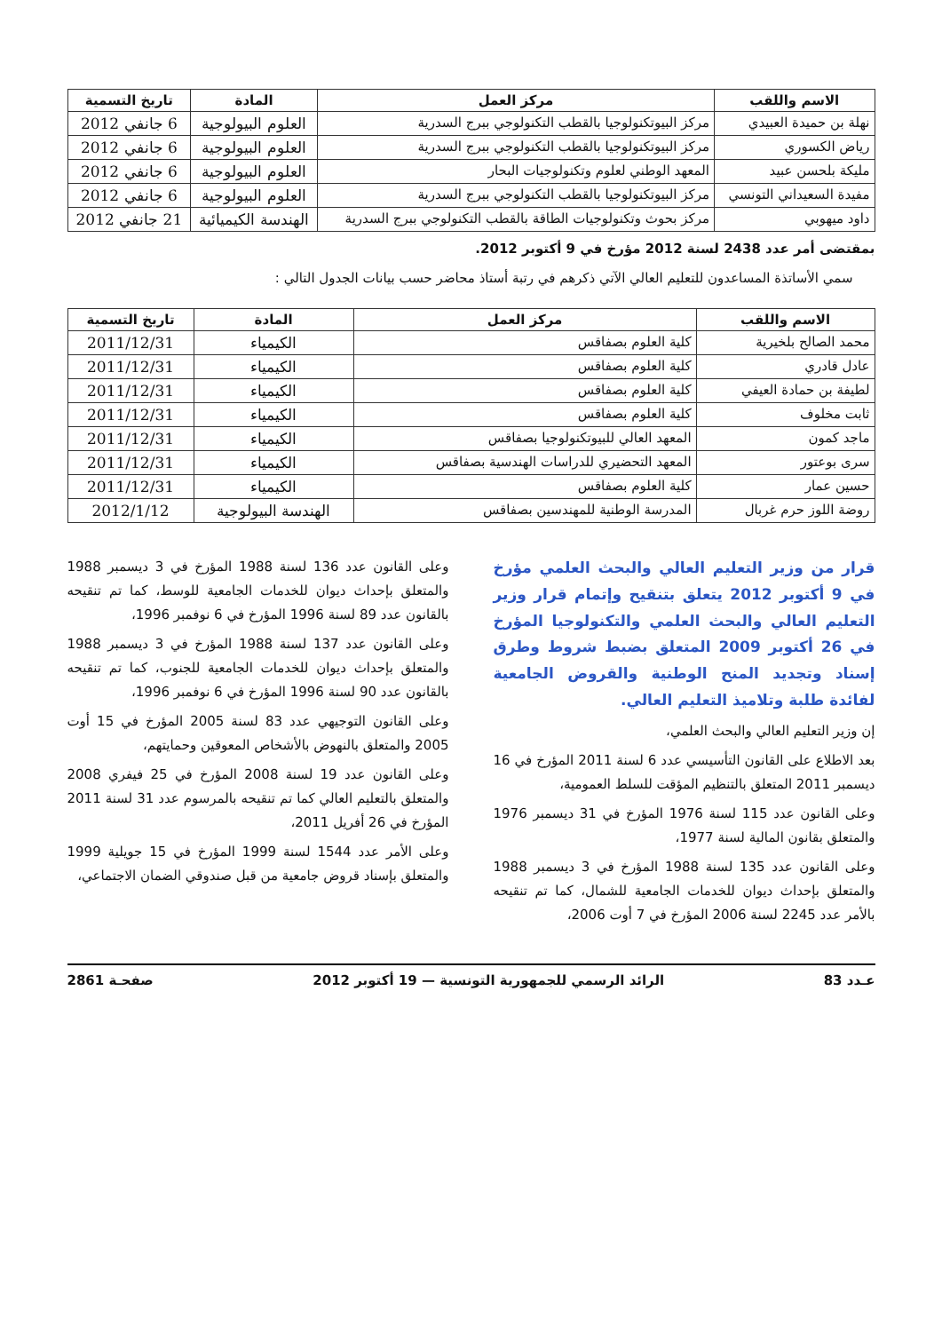| الاسم واللقب | مركز العمل | المادة | تاريخ التسمية |
| --- | --- | --- | --- |
| نهلة بن حميدة العبيدي | مركز البيوتكنولوجيا بالقطب التكنولوجي ببرج السدرية | العلوم البيولوجية | 6 جانفي 2012 |
| رياض الكسوري | مركز البيوتكنولوجيا بالقطب التكنولوجي ببرج السدرية | العلوم البيولوجية | 6 جانفي 2012 |
| مليكة بلحسن عبيد | المعهد الوطني لعلوم وتكنولوجيات البحار | العلوم البيولوجية | 6 جانفي 2012 |
| مفيدة السعيداني التونسي | مركز البيوتكنولوجيا بالقطب التكنولوجي ببرج السدرية | العلوم البيولوجية | 6 جانفي 2012 |
| داود ميهوبي | مركز بحوث وتكنولوجيات الطاقة بالقطب التكنولوجي ببرج السدرية | الهندسة الكيميائية | 21 جانفي 2012 |
بمقتضى أمر عدد 2438 لسنة 2012 مؤرخ في 9 أكتوبر 2012.
سمي الأساتذة المساعدون للتعليم العالي الآتي ذكرهم في رتبة أستاذ محاضر حسب بيانات الجدول التالي :
| الاسم واللقب | مركز العمل | المادة | تاريخ التسمية |
| --- | --- | --- | --- |
| محمد الصالح بلخيرية | كلية العلوم بصفاقس | الكيمياء | 2011/12/31 |
| عادل قادري | كلية العلوم بصفاقس | الكيمياء | 2011/12/31 |
| لطيفة بن حمادة العيفي | كلية العلوم بصفاقس | الكيمياء | 2011/12/31 |
| ثابت مخلوف | كلية العلوم بصفاقس | الكيمياء | 2011/12/31 |
| ماجد كمون | المعهد العالي للبيوتكنولوجيا بصفاقس | الكيمياء | 2011/12/31 |
| سرى بوعتور | المعهد التحضيري للدراسات الهندسية بصفاقس | الكيمياء | 2011/12/31 |
| حسين عمار | كلية العلوم بصفاقس | الكيمياء | 2011/12/31 |
| روضة اللوز حرم غربال | المدرسة الوطنية للمهندسين بصفاقس | الهندسة البيولوجية | 2012/1/12 |
قرار من وزير التعليم العالي والبحث العلمي مؤرخ في 9 أكتوبر 2012 يتعلق بتنقيح وإتمام قرار وزير التعليم العالي والبحث العلمي والتكنولوجيا المؤرخ في 26 أكتوبر 2009 المتعلق بضبط شروط وطرق إسناد وتجديد المنح الوطنية والقروض الجامعية لفائدة طلبة وتلاميذ التعليم العالي.
إن وزير التعليم العالي والبحث العلمي،
بعد الاطلاع على القانون التأسيسي عدد 6 لسنة 2011 المؤرخ في 16 ديسمبر 2011 المتعلق بالتنظيم المؤقت للسلط العمومية،
وعلى القانون عدد 115 لسنة 1976 المؤرخ في 31 ديسمبر 1976 والمتعلق بقانون المالية لسنة 1977،
وعلى القانون عدد 135 لسنة 1988 المؤرخ في 3 ديسمبر 1988 والمتعلق بإحداث ديوان للخدمات الجامعية للشمال، كما تم تنقيحه بالأمر عدد 2245 لسنة 2006 المؤرخ في 7 أوت 2006،
وعلى القانون عدد 136 لسنة 1988 المؤرخ في 3 ديسمبر 1988 والمتعلق بإحداث ديوان للخدمات الجامعية للوسط، كما تم تنقيحه بالقانون عدد 89 لسنة 1996 المؤرخ في 6 نوفمبر 1996،
وعلى القانون عدد 137 لسنة 1988 المؤرخ في 3 ديسمبر 1988 والمتعلق بإحداث ديوان للخدمات الجامعية للجنوب، كما تم تنقيحه بالقانون عدد 90 لسنة 1996 المؤرخ في 6 نوفمبر 1996،
وعلى القانون التوجيهي عدد 83 لسنة 2005 المؤرخ في 15 أوت 2005 والمتعلق بالنهوض بالأشخاص المعوقين وحمايتهم،
وعلى القانون عدد 19 لسنة 2008 المؤرخ في 25 فيفري 2008 والمتعلق بالتعليم العالي كما تم تنقيحه بالمرسوم عدد 31 لسنة 2011 المؤرخ في 26 أفريل 2011،
وعلى الأمر عدد 1544 لسنة 1999 المؤرخ في 15 جويلية 1999 والمتعلق بإسناد قروض جامعية من قبل صندوقي الضمان الاجتماعي،
عـدد 83 الرائد الرسمي للجمهورية التونسية — 19 أكتوبر 2012 صفحـة 2861